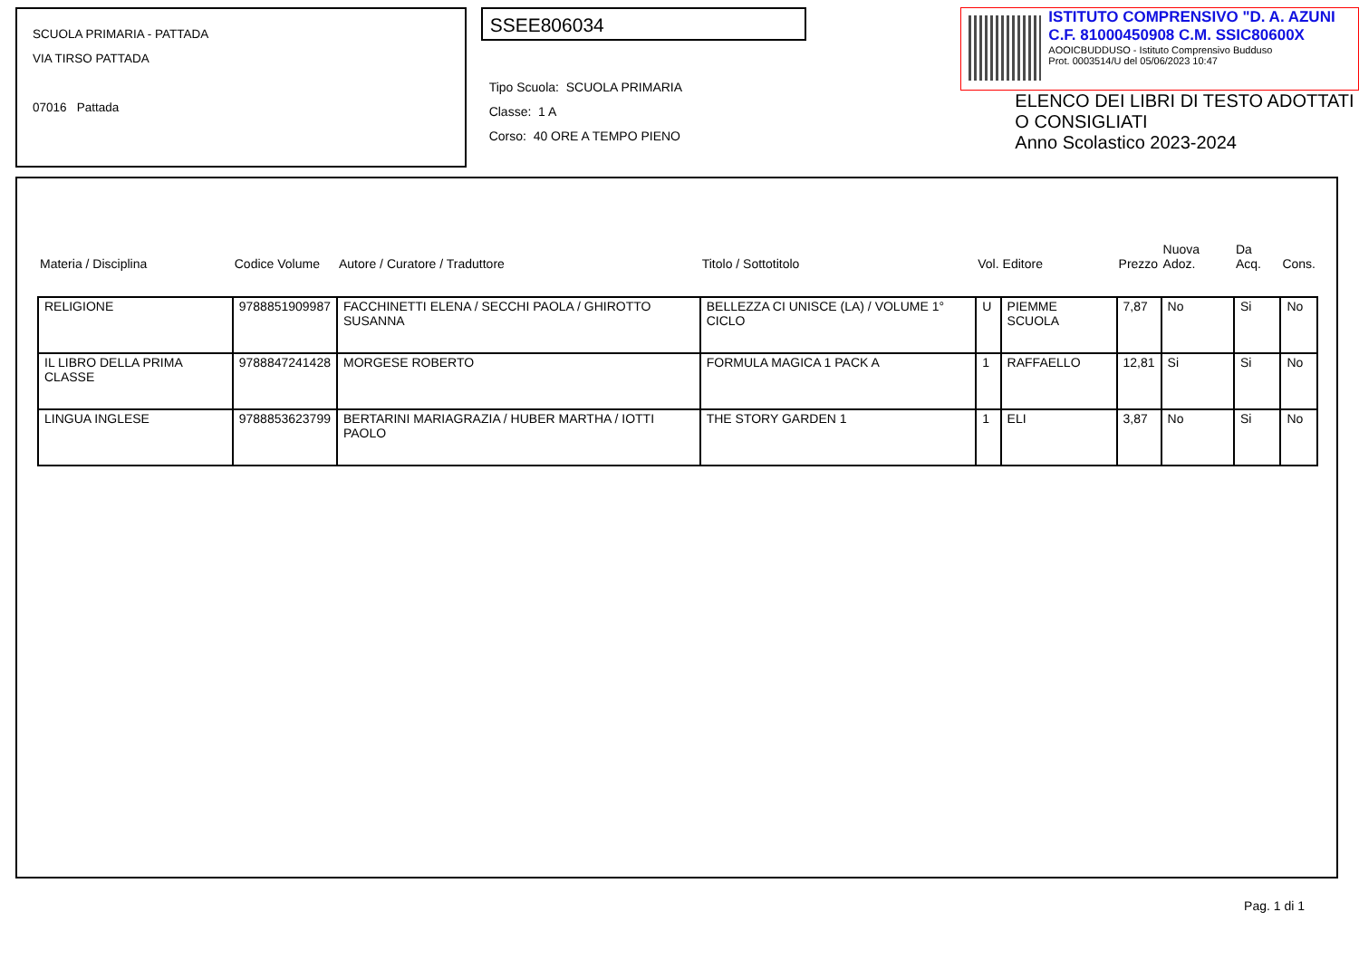SCUOLA PRIMARIA - PATTADA
VIA TIRSO PATTADA
07016 Pattada
SSEE806034
Tipo Scuola: SCUOLA PRIMARIA
Classe: 1 A
Corso: 40 ORE A TEMPO PIENO
ISTITUTO COMPRENSIVO "D. A. AZUNI
C.F. 81000450908 C.M. SSIC80600X
AOOICBUDDUSO - Istituto Comprensivo Budduso
Prot. 0003514/U del 05/06/2023 10:47
ELENCO DEI LIBRI DI TESTO ADOTTATI O CONSIGLIATI
Anno Scolastico 2023-2024
| Materia / Disciplina | Codice Volume | Autore / Curatore / Traduttore | Titolo / Sottotitolo | Vol. | Editore | Prezzo | Nuova Adoz. | Da Acq. | Cons. |
| --- | --- | --- | --- | --- | --- | --- | --- | --- | --- |
| RELIGIONE | 9788851909987 | FACCHINETTI ELENA / SECCHI PAOLA / GHIROTTO SUSANNA | BELLEZZA CI UNISCE (LA) / VOLUME 1° CICLO | U | PIEMME SCUOLA | 7,87 | No | Si | No |
| IL LIBRO DELLA PRIMA CLASSE | 9788847241428 | MORGESE ROBERTO | FORMULA MAGICA 1 PACK A | 1 | RAFFAELLO | 12,81 | Si | Si | No |
| LINGUA INGLESE | 9788853623799 | BERTARINI MARIAGRAZIA / HUBER MARTHA / IOTTI PAOLO | THE STORY GARDEN 1 | 1 | ELI | 3,87 | No | Si | No |
Pag. 1 di 1